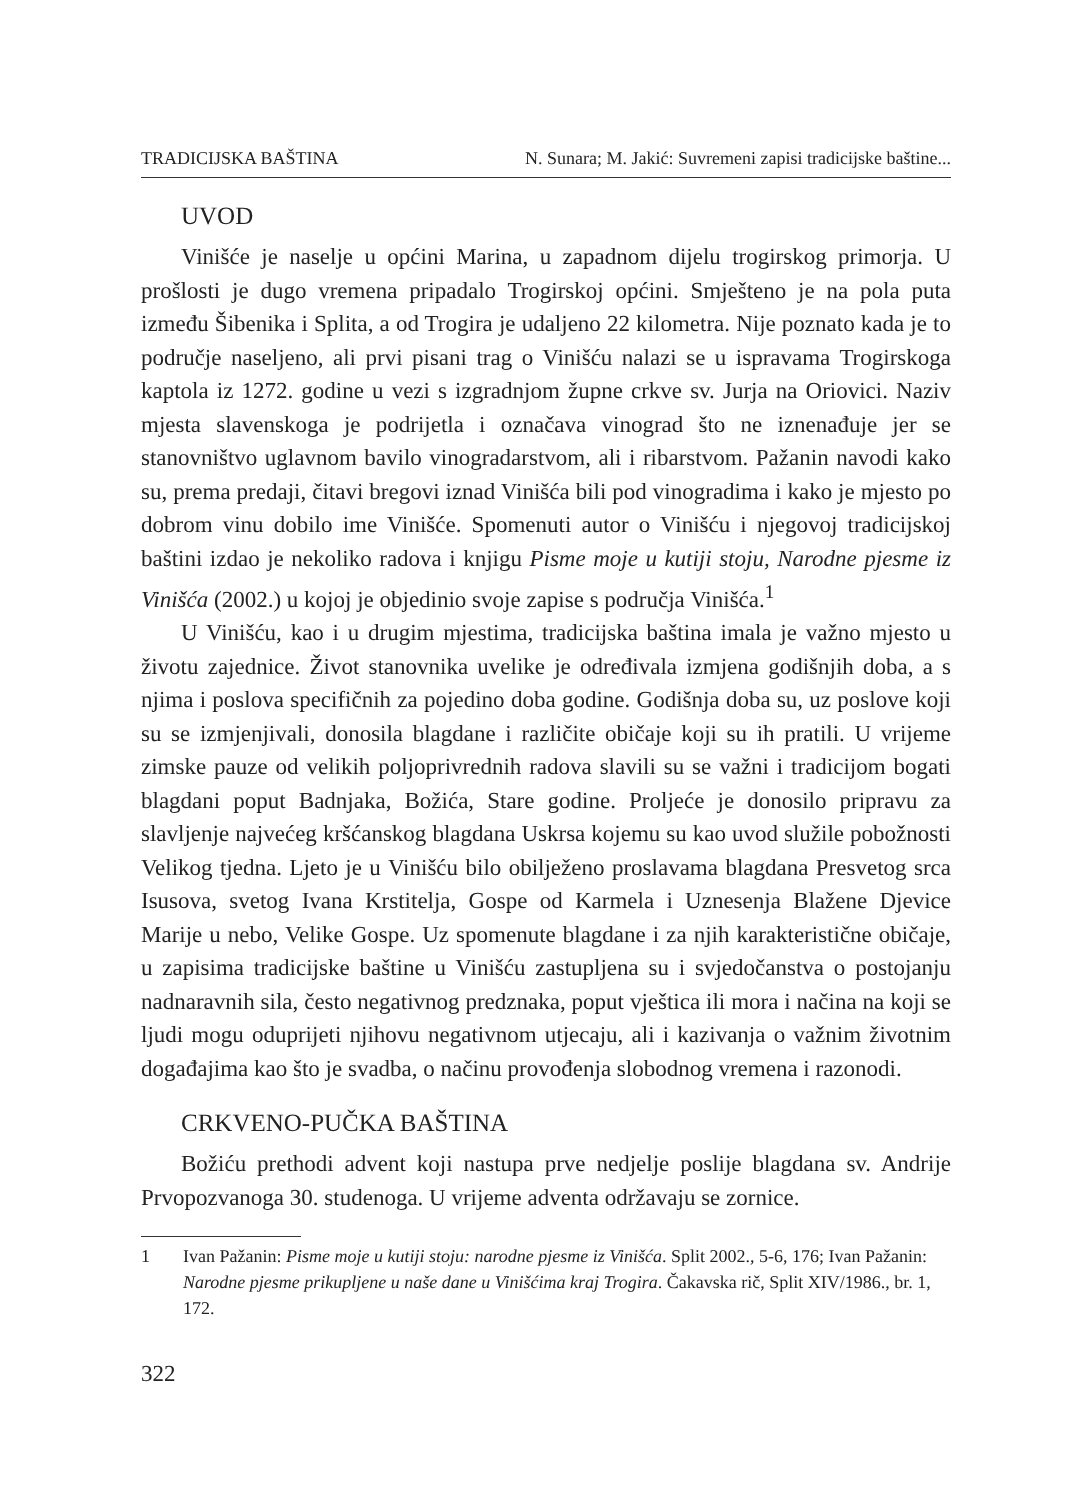TRADICIJSKA BAŠTINA N. Sunara; M. Jakić: Suvremeni zapisi tradicijske baštine...
UVOD
Vinišće je naselje u općini Marina, u zapadnom dijelu trogirskog primorja. U prošlosti je dugo vremena pripadalo Trogirskoj općini. Smješteno je na pola puta između Šibenika i Splita, a od Trogira je udaljeno 22 kilometra. Nije poznato kada je to područje naseljeno, ali prvi pisani trag o Vinišću nalazi se u ispravama Trogirskoga kaptola iz 1272. godine u vezi s izgradnjom župne crkve sv. Jurja na Oriovici. Naziv mjesta slavenskoga je podrijetla i označava vinograd što ne iznenađuje jer se stanovništvo uglavnom bavilo vinogradarstvom, ali i ribarstvom. Pažanin navodi kako su, prema predaji, čitavi bregovi iznad Vinišća bili pod vinogradima i kako je mjesto po dobrom vinu dobilo ime Vinišće. Spomenuti autor o Vinišću i njegovoj tradicijskoj baštini izdao je nekoliko radova i knjigu Pisme moje u kutiji stoju, Narodne pjesme iz Vinišća (2002.) u kojoj je objedinio svoje zapise s područja Vinišća.<sup>1</sup>
U Vinišću, kao i u drugim mjestima, tradicijska baština imala je važno mjesto u životu zajednice. Život stanovnika uvelike je određivala izmjena godišnjih doba, a s njima i poslova specifičnih za pojedino doba godine. Godišnja doba su, uz poslove koji su se izmjenjivali, donosila blagdane i različite običaje koji su ih pratili. U vrijeme zimske pauze od velikih poljoprivrednih radova slavili su se važni i tradicijom bogati blagdani poput Badnjaka, Božića, Stare godine. Proljeće je donosilo pripravu za slavljenje najvećeg kršćanskog blagdana Uskrsa kojemu su kao uvod služile pobožnosti Velikog tjedna. Ljeto je u Vinišću bilo obilježeno proslavama blagdana Presvetog srca Isusova, svetog Ivana Krstitelja, Gospe od Karmela i Uznesenja Blažene Djevice Marije u nebo, Velike Gospe. Uz spomenute blagdane i za njih karakteristične običaje, u zapisima tradicijske baštine u Vinišću zastupljena su i svjedočanstva o postojanju nadnaravnih sila, često negativnog predznaka, poput vještica ili mora i načina na koji se ljudi mogu oduprijeti njihovu negativnom utjecaju, ali i kazivanja o važnim životnim događajima kao što je svadba, o načinu provođenja slobodnog vremena i razonodi.
CRKVENO-PUČKA BAŠTINA
Božiću prethodi advent koji nastupa prve nedjelje poslije blagdana sv. Andrije Prvopozvanoga 30. studenoga. U vrijeme adventa održavaju se zornice.
1 Ivan Pažanin: Pisme moje u kutiji stoju: narodne pjesme iz Vinišća. Split 2002., 5-6, 176; Ivan Pažanin: Narodne pjesme prikupljene u naše dane u Vinišćima kraj Trogira. Čakavska rič, Split XIV/1986., br. 1, 172.
322